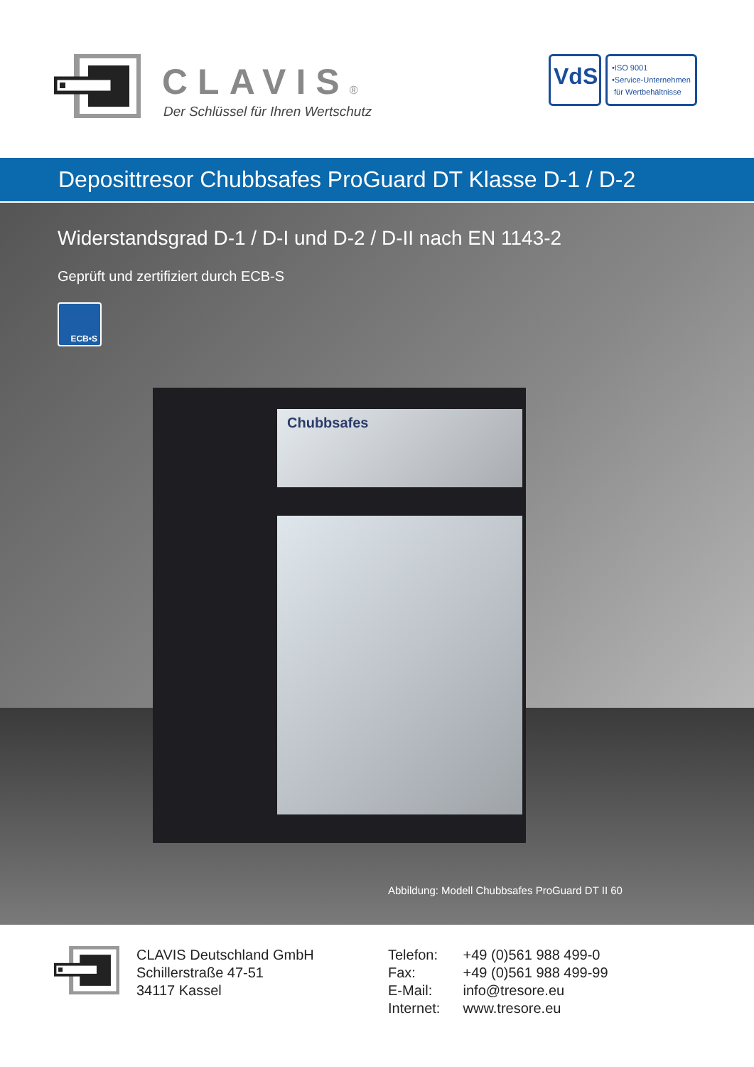CLAVIS®
Der Schlüssel für Ihren Wertschutz
VdS
•ISO 9001
•Service-Unternehmen
für Wertbehältnisse
Deposittresor Chubbsafes ProGuard DT Klasse D-1 / D-2
Widerstandsgrad D-1 / D-I und D-2 / D-II nach EN 1143-2
Geprüft und zertifiziert durch ECB-S
ECB•S
Chubbsafes
Abbildung: Modell Chubbsafes ProGuard DT II 60
CLAVIS Deutschland GmbH
Schillerstraße 47-51
34117 Kassel
Telefon: +49 (0)561 988 499-0
Fax: +49 (0)561 988 499-99
E-Mail: info@tresore.eu
Internet: www.tresore.eu